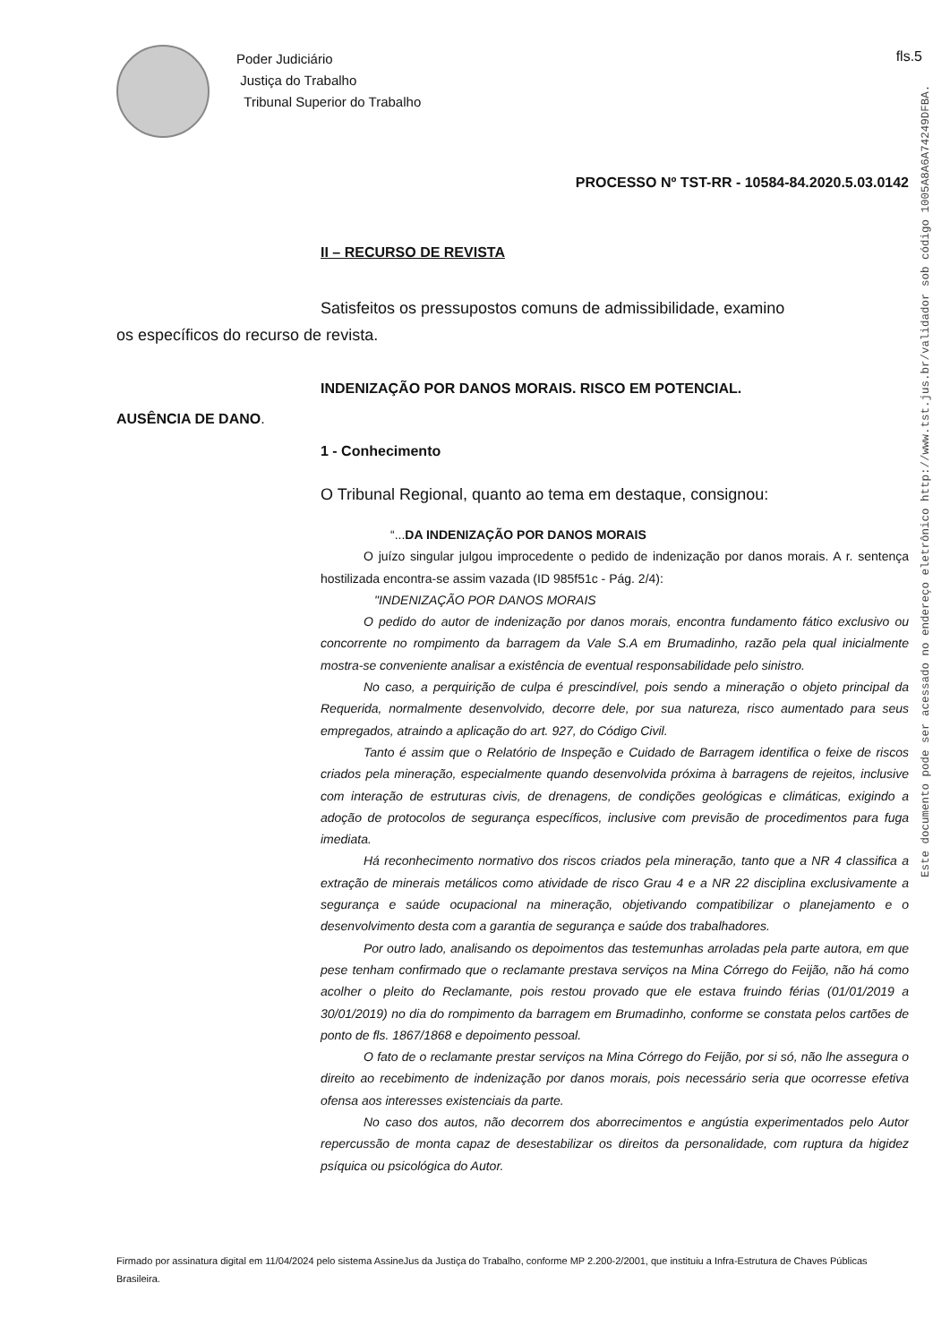Poder Judiciário
Justiça do Trabalho
Tribunal Superior do Trabalho
fls.5
PROCESSO Nº TST-RR - 10584-84.2020.5.03.0142
II – RECURSO DE REVISTA
Satisfeitos os pressupostos comuns de admissibilidade, examino
os específicos do recurso de revista.
INDENIZAÇÃO POR DANOS MORAIS. RISCO EM POTENCIAL.
AUSÊNCIA DE DANO.
1 - Conhecimento
O Tribunal Regional, quanto ao tema em destaque, consignou:
“...DA INDENIZAÇÃO POR DANOS MORAIS
O juízo singular julgou improcedente o pedido de indenização por danos morais. A r. sentença hostilizada encontra-se assim vazada (ID 985f51c - Pág. 2/4):
"INDENIZAÇÃO POR DANOS MORAIS
O pedido do autor de indenização por danos morais, encontra fundamento fático exclusivo ou concorrente no rompimento da barragem da Vale S.A em Brumadinho, razão pela qual inicialmente mostra-se conveniente analisar a existência de eventual responsabilidade pelo sinistro.
No caso, a perquirição de culpa é prescindível, pois sendo a mineração o objeto principal da Requerida, normalmente desenvolvido, decorre dele, por sua natureza, risco aumentado para seus empregados, atraindo a aplicação do art. 927, do Código Civil.
Tanto é assim que o Relatório de Inspeção e Cuidado de Barragem identifica o feixe de riscos criados pela mineração, especialmente quando desenvolvida próxima à barragens de rejeitos, inclusive com interação de estruturas civis, de drenagens, de condições geológicas e climáticas, exigindo a adoção de protocolos de segurança específicos, inclusive com previsão de procedimentos para fuga imediata.
Há reconhecimento normativo dos riscos criados pela mineração, tanto que a NR 4 classifica a extração de minerais metálicos como atividade de risco Grau 4 e a NR 22 disciplina exclusivamente a segurança e saúde ocupacional na mineração, objetivando compatibilizar o planejamento e o desenvolvimento desta com a garantia de segurança e saúde dos trabalhadores.
Por outro lado, analisando os depoimentos das testemunhas arroladas pela parte autora, em que pese tenham confirmado que o reclamante prestava serviços na Mina Córrego do Feijão, não há como acolher o pleito do Reclamante, pois restou provado que ele estava fruindo férias (01/01/2019 a 30/01/2019) no dia do rompimento da barragem em Brumadinho, conforme se constata pelos cartões de ponto de fls. 1867/1868 e depoimento pessoal.
O fato de o reclamante prestar serviços na Mina Córrego do Feijão, por si só, não lhe assegura o direito ao recebimento de indenização por danos morais, pois necessário seria que ocorresse efetiva ofensa aos interesses existenciais da parte.
No caso dos autos, não decorrem dos aborrecimentos e angústia experimentados pelo Autor repercussão de monta capaz de desestabilizar os direitos da personalidade, com ruptura da higidez psíquica ou psicológica do Autor.
Este documento pode ser acessado no endereço eletrônico http://www.tst.jus.br/validador sob código 1005A8A6A74249DFBA.
Firmado por assinatura digital em 11/04/2024 pelo sistema AssineJus da Justiça do Trabalho, conforme MP 2.200-2/2001, que instituiu a Infra-Estrutura de Chaves Públicas Brasileira.